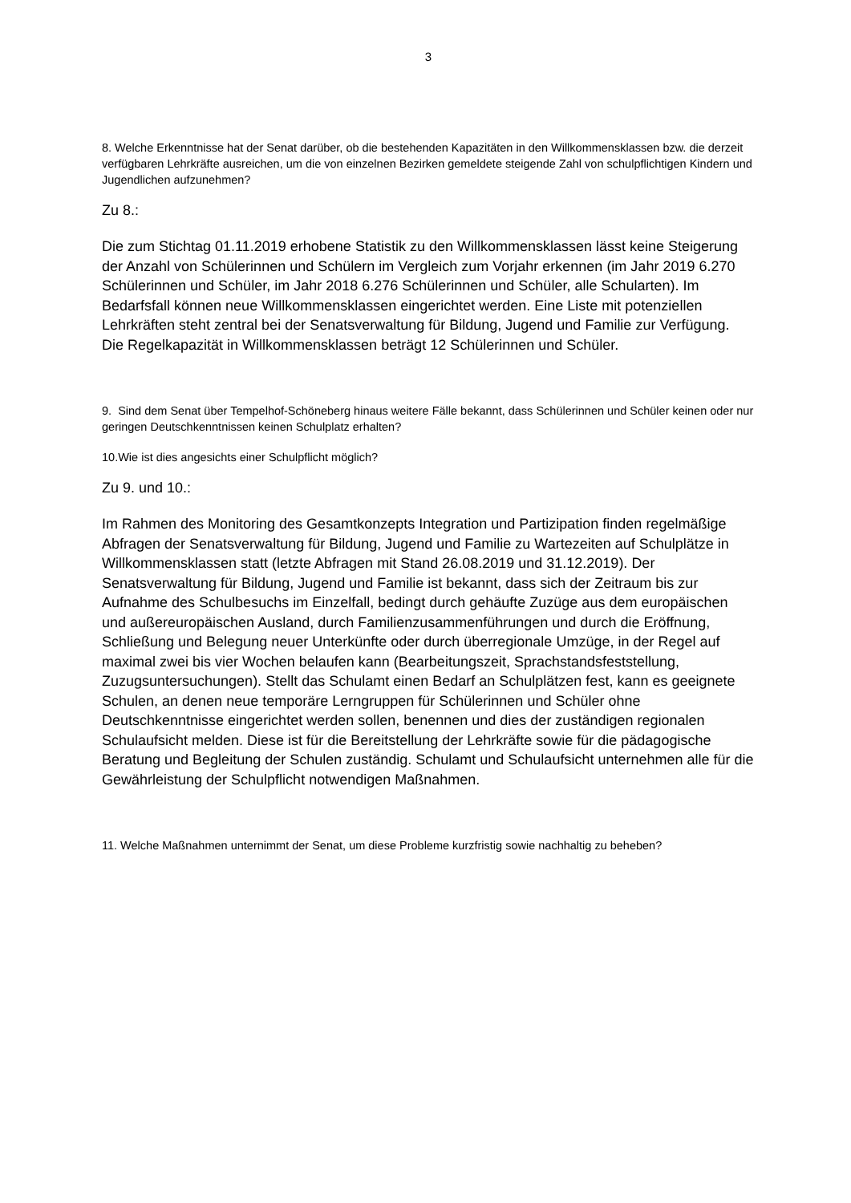3
8. Welche Erkenntnisse hat der Senat darüber, ob die bestehenden Kapazitäten in den Willkommensklassen bzw. die derzeit verfügbaren Lehrkräfte ausreichen, um die von einzelnen Bezirken gemeldete steigende Zahl von schulpflichtigen Kindern und Jugendlichen aufzunehmen?
Zu 8.:
Die zum Stichtag 01.11.2019 erhobene Statistik zu den Willkommensklassen lässt keine Steigerung der Anzahl von Schülerinnen und Schülern im Vergleich zum Vorjahr erkennen (im Jahr 2019 6.270 Schülerinnen und Schüler, im Jahr 2018 6.276 Schülerinnen und Schüler, alle Schularten). Im Bedarfsfall können neue Willkommensklassen eingerichtet werden. Eine Liste mit potenziellen Lehrkräften steht zentral bei der Senatsverwaltung für Bildung, Jugend und Familie zur Verfügung. Die Regelkapazität in Willkommensklassen beträgt 12 Schülerinnen und Schüler.
9. Sind dem Senat über Tempelhof-Schöneberg hinaus weitere Fälle bekannt, dass Schülerinnen und Schüler keinen oder nur geringen Deutschkenntnissen keinen Schulplatz erhalten?
10.Wie ist dies angesichts einer Schulpflicht möglich?
Zu 9. und 10.:
Im Rahmen des Monitoring des Gesamtkonzepts Integration und Partizipation finden regelmäßige Abfragen der Senatsverwaltung für Bildung, Jugend und Familie zu Wartezeiten auf Schulplätze in Willkommensklassen statt (letzte Abfragen mit Stand 26.08.2019 und 31.12.2019). Der Senatsverwaltung für Bildung, Jugend und Familie ist bekannt, dass sich der Zeitraum bis zur Aufnahme des Schulbesuchs im Einzelfall, bedingt durch gehäufte Zuzüge aus dem europäischen und außereuropäischen Ausland, durch Familienzusammenführungen und durch die Eröffnung, Schließung und Belegung neuer Unterkünfte oder durch überregionale Umzüge, in der Regel auf maximal zwei bis vier Wochen belaufen kann (Bearbeitungszeit, Sprachstandsfeststellung, Zuzugsuntersuchungen). Stellt das Schulamt einen Bedarf an Schulplätzen fest, kann es geeignete Schulen, an denen neue temporäre Lerngruppen für Schülerinnen und Schüler ohne Deutschkenntnisse eingerichtet werden sollen, benennen und dies der zuständigen regionalen Schulaufsicht melden. Diese ist für die Bereitstellung der Lehrkräfte sowie für die pädagogische Beratung und Begleitung der Schulen zuständig. Schulamt und Schulaufsicht unternehmen alle für die Gewährleistung der Schulpflicht notwendigen Maßnahmen.
11. Welche Maßnahmen unternimmt der Senat, um diese Probleme kurzfristig sowie nachhaltig zu beheben?